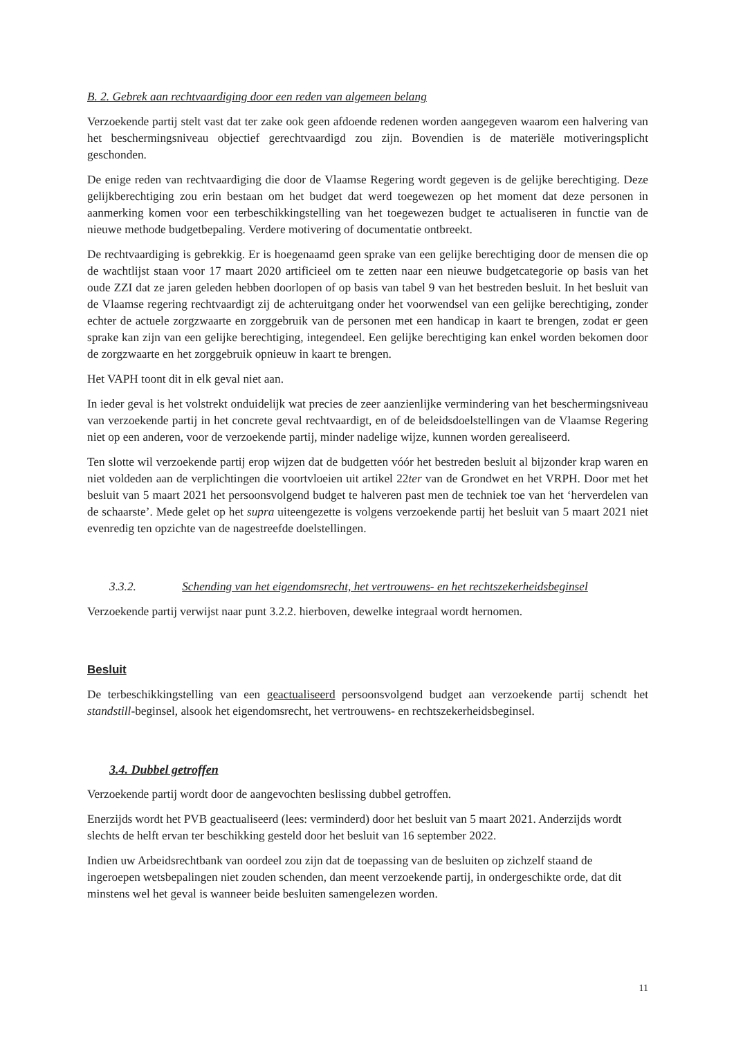B. 2. Gebrek aan rechtvaardiging door een reden van algemeen belang
Verzoekende partij stelt vast dat ter zake ook geen afdoende redenen worden aangegeven waarom een halvering van het beschermingsniveau objectief gerechtvaardigd zou zijn. Bovendien is de materiële motiveringsplicht geschonden.
De enige reden van rechtvaardiging die door de Vlaamse Regering wordt gegeven is de gelijke berechtiging. Deze gelijkberechtiging zou erin bestaan om het budget dat werd toegewezen op het moment dat deze personen in aanmerking komen voor een terbeschikkingstelling van het toegewezen budget te actualiseren in functie van de nieuwe methode budgetbepaling. Verdere motivering of documentatie ontbreekt.
De rechtvaardiging is gebrekkig. Er is hoegenaamd geen sprake van een gelijke berechtiging door de mensen die op de wachtlijst staan voor 17 maart 2020 artificieel om te zetten naar een nieuwe budgetcategorie op basis van het oude ZZI dat ze jaren geleden hebben doorlopen of op basis van tabel 9 van het bestreden besluit. In het besluit van de Vlaamse regering rechtvaardigt zij de achteruitgang onder het voorwendsel van een gelijke berechtiging, zonder echter de actuele zorgzwaarte en zorggebruik van de personen met een handicap in kaart te brengen, zodat er geen sprake kan zijn van een gelijke berechtiging, integendeel. Een gelijke berechtiging kan enkel worden bekomen door de zorgzwaarte en het zorggebruik opnieuw in kaart te brengen.
Het VAPH toont dit in elk geval niet aan.
In ieder geval is het volstrekt onduidelijk wat precies de zeer aanzienlijke vermindering van het beschermingsniveau van verzoekende partij in het concrete geval rechtvaardigt, en of de beleidsdoelstellingen van de Vlaamse Regering niet op een anderen, voor de verzoekende partij, minder nadelige wijze, kunnen worden gerealiseerd.
Ten slotte wil verzoekende partij erop wijzen dat de budgetten vóór het bestreden besluit al bijzonder krap waren en niet voldeden aan de verplichtingen die voortvloeien uit artikel 22ter van de Grondwet en het VRPH. Door met het besluit van 5 maart 2021 het persoonsvolgend budget te halveren past men de techniek toe van het ‘herverdelen van de schaarste’. Mede gelet op het supra uiteengezette is volgens verzoekende partij het besluit van 5 maart 2021 niet evenredig ten opzichte van de nagestreefde doelstellingen.
3.3.2. Schending van het eigendomsrecht, het vertrouwens- en het rechtszekerheidsbeginsel
Verzoekende partij verwijst naar punt 3.2.2. hierboven, dewelke integraal wordt hernomen.
Besluit
De terbeschikkingstelling van een geactualiseerd persoonsvolgend budget aan verzoekende partij schendt het standstill-beginsel, alsook het eigendomsrecht, het vertrouwens- en rechtszekerheidsbeginsel.
3.4. Dubbel getroffen
Verzoekende partij wordt door de aangevochten beslissing dubbel getroffen.
Enerzijds wordt het PVB geactualiseerd (lees: verminderd) door het besluit van 5 maart 2021. Anderzijds wordt slechts de helft ervan ter beschikking gesteld door het besluit van 16 september 2022.
Indien uw Arbeidsrechtbank van oordeel zou zijn dat de toepassing van de besluiten op zichzelf staand de ingeroepen wetsbepalingen niet zouden schenden, dan meent verzoekende partij, in ondergeschikte orde, dat dit minstens wel het geval is wanneer beide besluiten samengelezen worden.
11